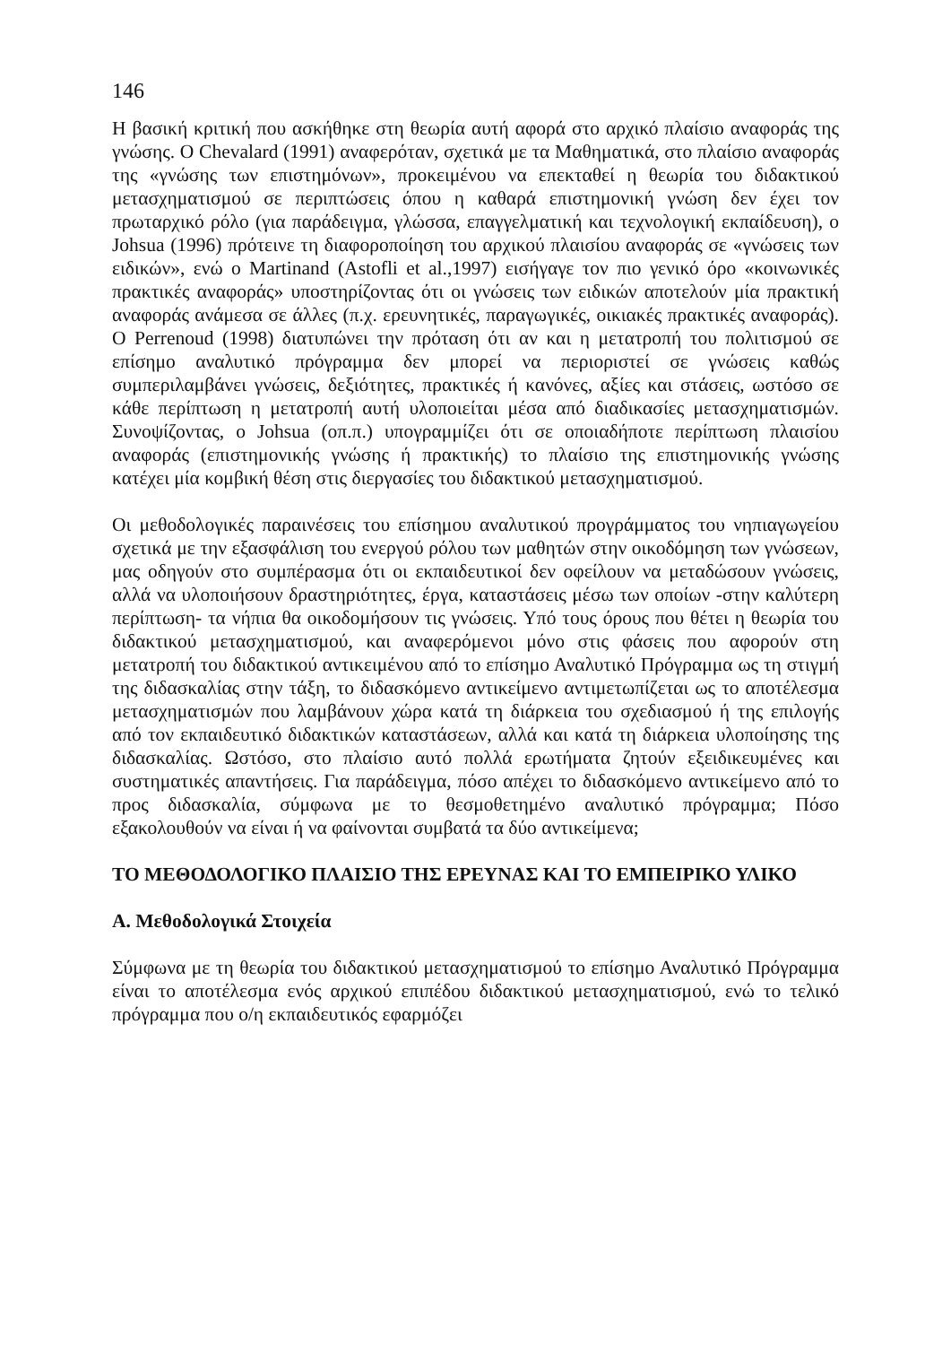146
Η βασική κριτική που ασκήθηκε στη θεωρία αυτή αφορά στο αρχικό πλαίσιο αναφοράς της γνώσης. Ο Chevalard (1991) αναφερόταν, σχετικά με τα Μαθηματικά, στο πλαίσιο αναφοράς της «γνώσης των επιστημόνων», προκειμένου να επεκταθεί η θεωρία του διδακτικού μετασχηματισμού σε περιπτώσεις όπου η καθαρά επιστημονική γνώση δεν έχει τον πρωταρχικό ρόλο (για παράδειγμα, γλώσσα, επαγγελματική και τεχνολογική εκπαίδευση), ο Johsua (1996) πρότεινε τη διαφοροποίηση του αρχικού πλαισίου αναφοράς σε «γνώσεις των ειδικών», ενώ ο Martinand (Astofli et al.,1997) εισήγαγε τον πιο γενικό όρο «κοινωνικές πρακτικές αναφοράς» υποστηρίζοντας ότι οι γνώσεις των ειδικών αποτελούν μία πρακτική αναφοράς ανάμεσα σε άλλες (π.χ. ερευνητικές, παραγωγικές, οικιακές πρακτικές αναφοράς). Ο Perrenoud (1998) διατυπώνει την πρόταση ότι αν και η μετατροπή του πολιτισμού σε επίσημο αναλυτικό πρόγραμμα δεν μπορεί να περιοριστεί σε γνώσεις καθώς συμπεριλαμβάνει γνώσεις, δεξιότητες, πρακτικές ή κανόνες, αξίες και στάσεις, ωστόσο σε κάθε περίπτωση η μετατροπή αυτή υλοποιείται μέσα από διαδικασίες μετασχηματισμών. Συνοψίζοντας, ο Johsua (οπ.π.) υπογραμμίζει ότι σε οποιαδήποτε περίπτωση πλαισίου αναφοράς (επιστημονικής γνώσης ή πρακτικής) το πλαίσιο της επιστημονικής γνώσης κατέχει μία κομβική θέση στις διεργασίες του διδακτικού μετασχηματισμού.
Οι μεθοδολογικές παραινέσεις του επίσημου αναλυτικού προγράμματος του νηπιαγωγείου σχετικά με την εξασφάλιση του ενεργού ρόλου των μαθητών στην οικοδόμηση των γνώσεων, μας οδηγούν στο συμπέρασμα ότι οι εκπαιδευτικοί δεν οφείλουν να μεταδώσουν γνώσεις, αλλά να υλοποιήσουν δραστηριότητες, έργα, καταστάσεις μέσω των οποίων -στην καλύτερη περίπτωση- τα νήπια θα οικοδομήσουν τις γνώσεις. Υπό τους όρους που θέτει η θεωρία του διδακτικού μετασχηματισμού, και αναφερόμενοι μόνο στις φάσεις που αφορούν στη μετατροπή του διδακτικού αντικειμένου από το επίσημο Αναλυτικό Πρόγραμμα ως τη στιγμή της διδασκαλίας στην τάξη, το διδασκόμενο αντικείμενο αντιμετωπίζεται ως το αποτέλεσμα μετασχηματισμών που λαμβάνουν χώρα κατά τη διάρκεια του σχεδιασμού ή της επιλογής από τον εκπαιδευτικό διδακτικών καταστάσεων, αλλά και κατά τη διάρκεια υλοποίησης της διδασκαλίας. Ωστόσο, στο πλαίσιο αυτό πολλά ερωτήματα ζητούν εξειδικευμένες και συστηματικές απαντήσεις. Για παράδειγμα, πόσο απέχει το διδασκόμενο αντικείμενο από το προς διδασκαλία, σύμφωνα με το θεσμοθετημένο αναλυτικό πρόγραμμα; Πόσο εξακολουθούν να είναι ή να φαίνονται συμβατά τα δύο αντικείμενα;
ΤΟ ΜΕΘΟΔΟΛΟΓΙΚΟ ΠΛΑΙΣΙΟ ΤΗΣ ΕΡΕΥΝΑΣ ΚΑΙ ΤΟ ΕΜΠΕΙΡΙΚΟ ΥΛΙΚΟ
Α. Μεθοδολογικά Στοιχεία
Σύμφωνα με τη θεωρία του διδακτικού μετασχηματισμού το επίσημο Αναλυτικό Πρόγραμμα είναι το αποτέλεσμα ενός αρχικού επιπέδου διδακτικού μετασχηματισμού, ενώ το τελικό πρόγραμμα που ο/η εκπαιδευτικός εφαρμόζει